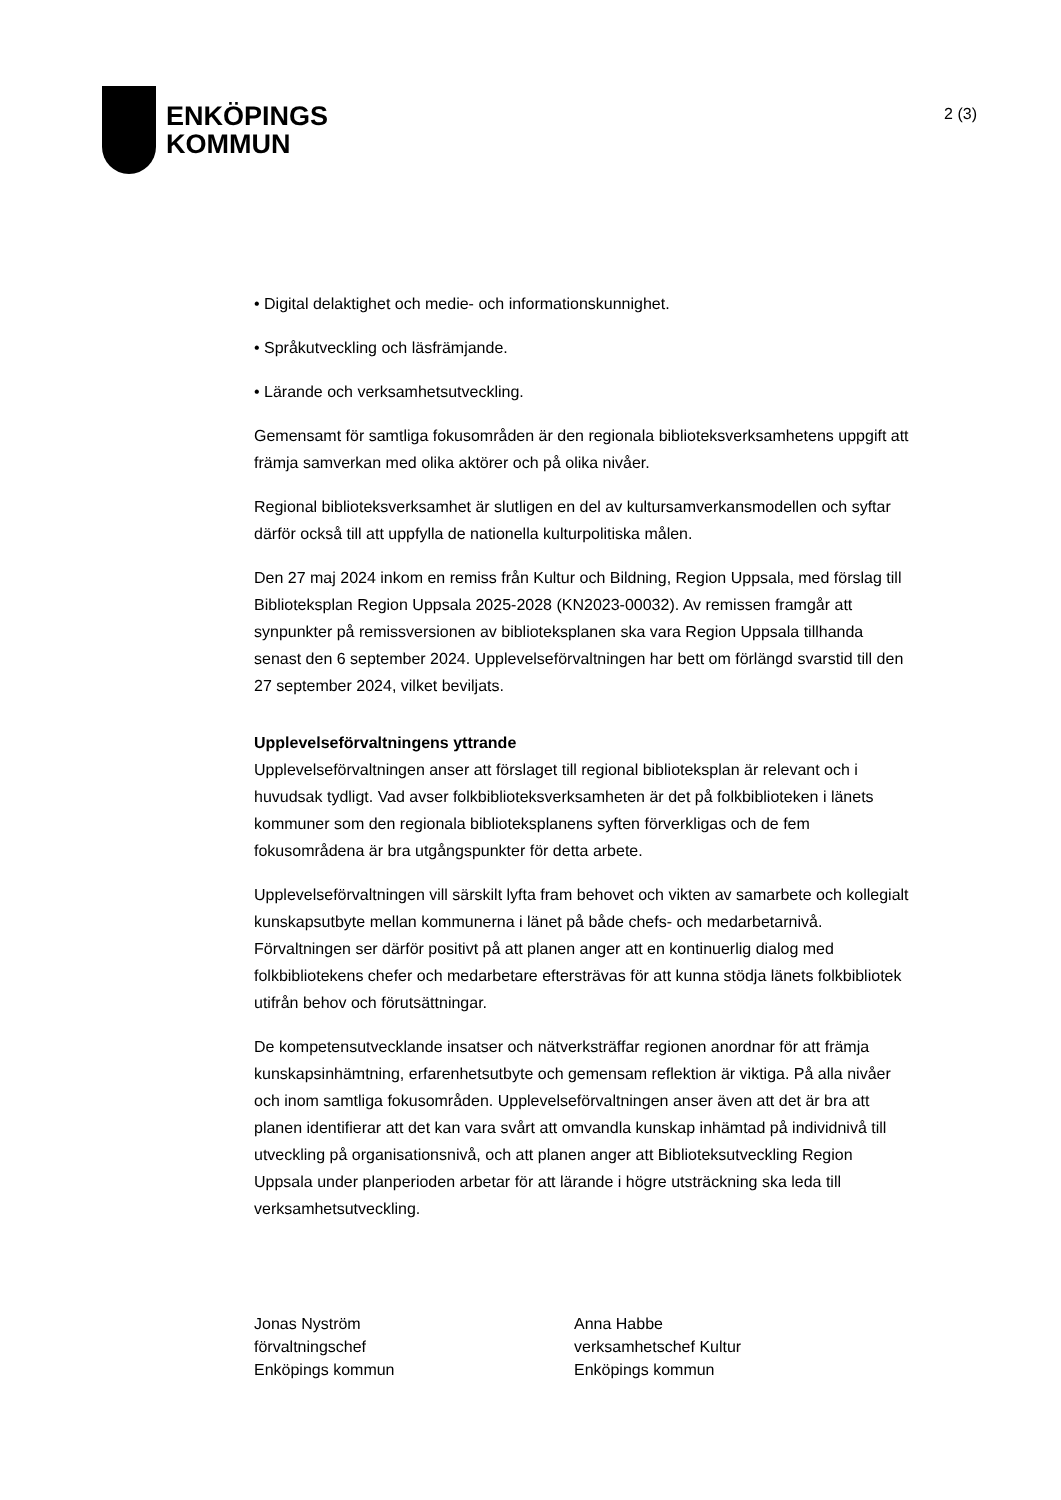ENKÖPINGS
KOMMUN
2 (3)
• Digital delaktighet och medie- och informationskunnighet.
• Språkutveckling och läsfrämjande.
• Lärande och verksamhetsutveckling.
Gemensamt för samtliga fokusområden är den regionala biblioteksverksamhetens uppgift att främja samverkan med olika aktörer och på olika nivåer.
Regional biblioteksverksamhet är slutligen en del av kultursamverkansmodellen och syftar därför också till att uppfylla de nationella kulturpolitiska målen.
Den 27 maj 2024 inkom en remiss från Kultur och Bildning, Region Uppsala, med förslag till Biblioteksplan Region Uppsala 2025-2028 (KN2023-00032). Av remissen framgår att synpunkter på remissversionen av biblioteksplanen ska vara Region Uppsala tillhanda senast den 6 september 2024. Upplevelseförvaltningen har bett om förlängd svarstid till den 27 september 2024, vilket beviljats.
Upplevelseförvaltningens yttrande
Upplevelseförvaltningen anser att förslaget till regional biblioteksplan är relevant och i huvudsak tydligt. Vad avser folkbiblioteksverksamheten är det på folkbiblioteken i länets kommuner som den regionala biblioteksplanens syften förverkligas och de fem fokusområdena är bra utgångspunkter för detta arbete.
Upplevelseförvaltningen vill särskilt lyfta fram behovet och vikten av samarbete och kollegialt kunskapsutbyte mellan kommunerna i länet på både chefs- och medarbetarnivå. Förvaltningen ser därför positivt på att planen anger att en kontinuerlig dialog med folkbibliotekens chefer och medarbetare eftersträvas för att kunna stödja länets folkbibliotek utifrån behov och förutsättningar.
De kompetensutvecklande insatser och nätverksträffar regionen anordnar för att främja kunskapsinhämtning, erfarenhetsutbyte och gemensam reflektion är viktiga. På alla nivåer och inom samtliga fokusområden. Upplevelseförvaltningen anser även att det är bra att planen identifierar att det kan vara svårt att omvandla kunskap inhämtad på individnivå till utveckling på organisationsnivå, och att planen anger att Biblioteksutveckling Region Uppsala under planperioden arbetar för att lärande i högre utsträckning ska leda till verksamhetsutveckling.
Jonas Nyström
förvaltningschef
Enköpings kommun
Anna Habbe
verksamhetschef Kultur
Enköpings kommun